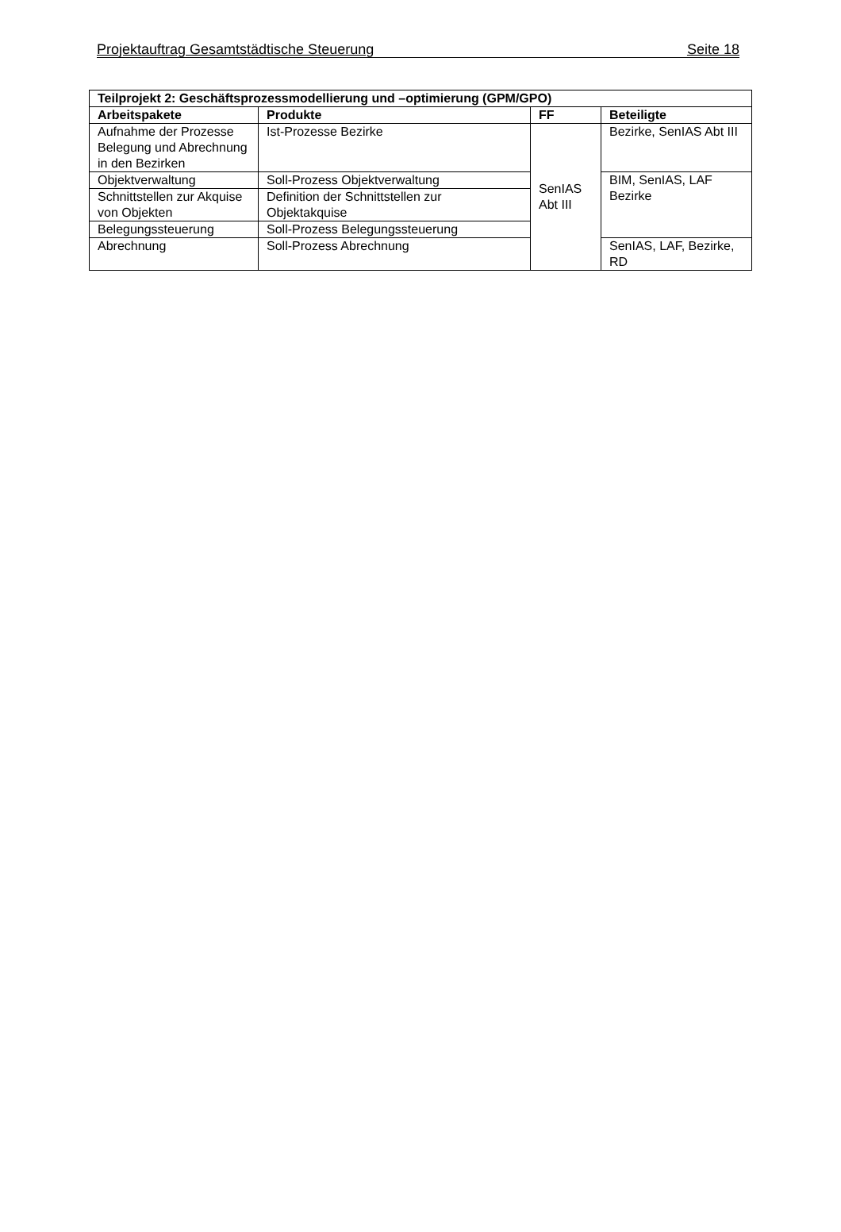Projektauftrag Gesamtstädtische Steuerung Seite 18
| Teilprojekt 2: Geschäftsprozessmodellierung und –optimierung (GPM/GPO) | | | |
| --- | --- | --- | --- |
| Arbeitspakete | Produkte | FF | Beteiligte |
| Aufnahme der Prozesse Belegung und Abrechnung in den Bezirken | Ist-Prozesse Bezirke | SenIAS Abt III | Bezirke, SenIAS Abt III |
| Objektverwaltung | Soll-Prozess Objektverwaltung | | BIM, SenIAS, LAF Bezirke |
| Schnittstellen zur Akquise von Objekten | Definition der Schnittstellen zur Objektakquise | | |
| Belegungssteuerung | Soll-Prozess Belegungssteuerung | | |
| Abrechnung | Soll-Prozess Abrechnung | | SenIAS, LAF, Bezirke, RD |